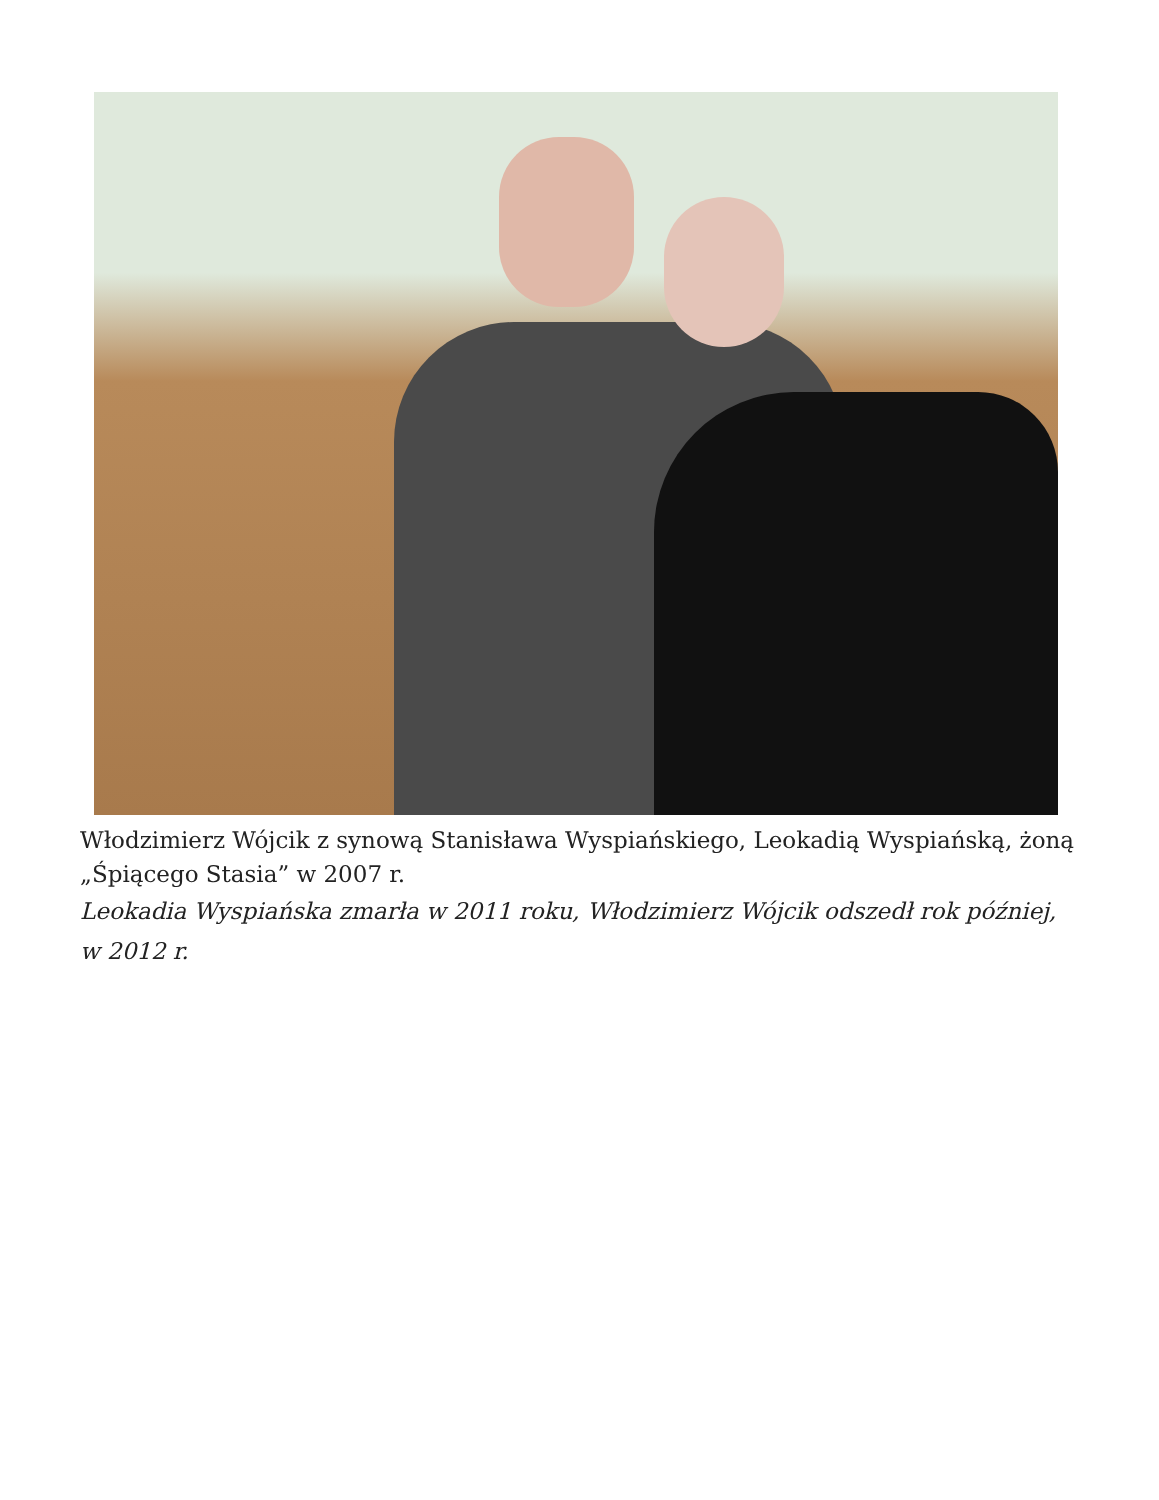Włodzimierz Wójcik z synową Stanisława Wyspiańskiego, Leokadią Wyspiańską, żoną „Śpiącego Stasia” w 2007 r.
Leokadia Wyspiańska zmarła w 2011 roku, Włodzimierz Wójcik odszedł rok później, w 2012 r.